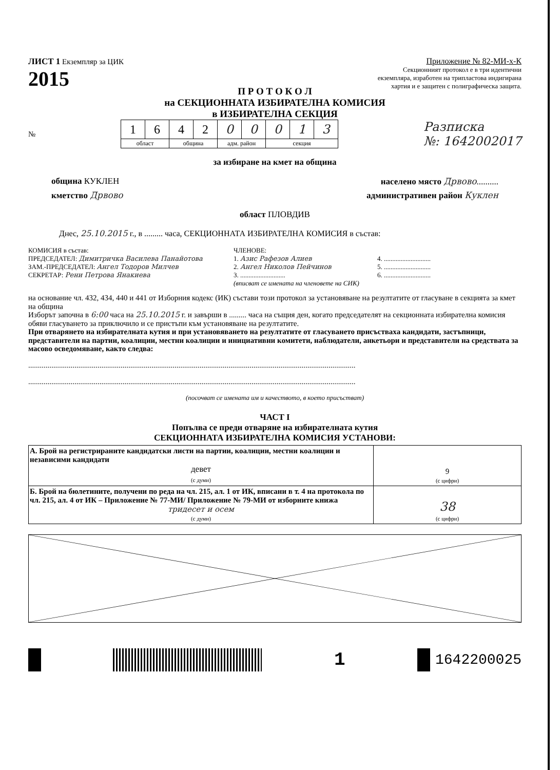ЛИСТ 1 Екземпляр за ЦИК
2015
Приложение № 82-МИ-х-К
Секционният протокол е в три идентични
екземпляра, изработен на трипластова индигирана
хартия и е защитен с полиграфическа защита.
П Р О Т О К О Л
на СЕКЦИОННАТА ИЗБИРАТЕЛНА КОМИСИЯ
в ИЗБИРАТЕЛНА СЕКЦИЯ
№
| 1 | 6 | 4 | 2 | 0 | 0 | 0 | 1 | 3 |
| област | | община | | адм. район | | секция | | |
Разписка
№: 1642002017
за избиране на кмет на община
община КУКЛЕН населено място Дрвово..........
кметство Дрвово административен район Куклен
област ПЛОВДИВ
Днес, 25.10.2015 г., в ......... часа, СЕКЦИОННАТА ИЗБИРАТЕЛНА КОМИСИЯ в състав:
КОМИСИЯ в състав:
ПРЕДСЕДАТЕЛ: Димитричка Василева Панайотова
ЗАМ.-ПРЕДСЕДАТЕЛ: Ангел Тодоров Милчев
СЕКРЕТАР: Рени Петрова Янакиева
ЧЛЕНОВЕ:
1. Азис Рафезов Алиев
2. Ангел Николов Пейчинов
3. ...........................
(вписват се имената на членовете на СИК)
4. ............................
5. ............................
6. ............................
на основание чл. 432, 434, 440 и 441 от Изборния кодекс (ИК) състави този протокол за установяване на резултатите от гласуване в секцията за кмет на община
Изборът започна в 6:00 часа на 25.10.2015 г. и завърши в ......... часа на същия ден, когато председателят на секционната избирателна комисия обяви гласуването за приключило и се пристъпи към установяване на резултатите.
При отварянето на избирателната кутия и при установяването на резултатите от гласуването присъстваха кандидати, застъпници, представители на партии, коалиции, местни коалиции и инициативни комитети, наблюдатели, анкетьори и представители на средствата за масово осведомяване, както следва:
..........................................................................................................................................................................
..........................................................................................................................................................................
(посочват се имената им и качеството, в което присъстват)
ЧАСТ I
Попълва се преди отваряне на избирателната кутия
СЕКЦИОННАТА ИЗБИРАТЕЛНА КОМИСИЯ УСТАНОВИ:
| А. Брой на регистрираните кандидатски листи на партии, коалиции, местни коалиции и независими кандидати девет (с думи) | 9 (с цифри) |
| Б. Брой на бюлетините, получени по реда на чл. 215, ал. 1 от ИК, вписани в т. 4 на протокола по чл. 215, ал. 4 от ИК – Приложение № 77-МИ/ Приложение № 79-МИ от изборните книжа тридесет и осем (с думи) | 38 (с цифри) |
1
1642200025